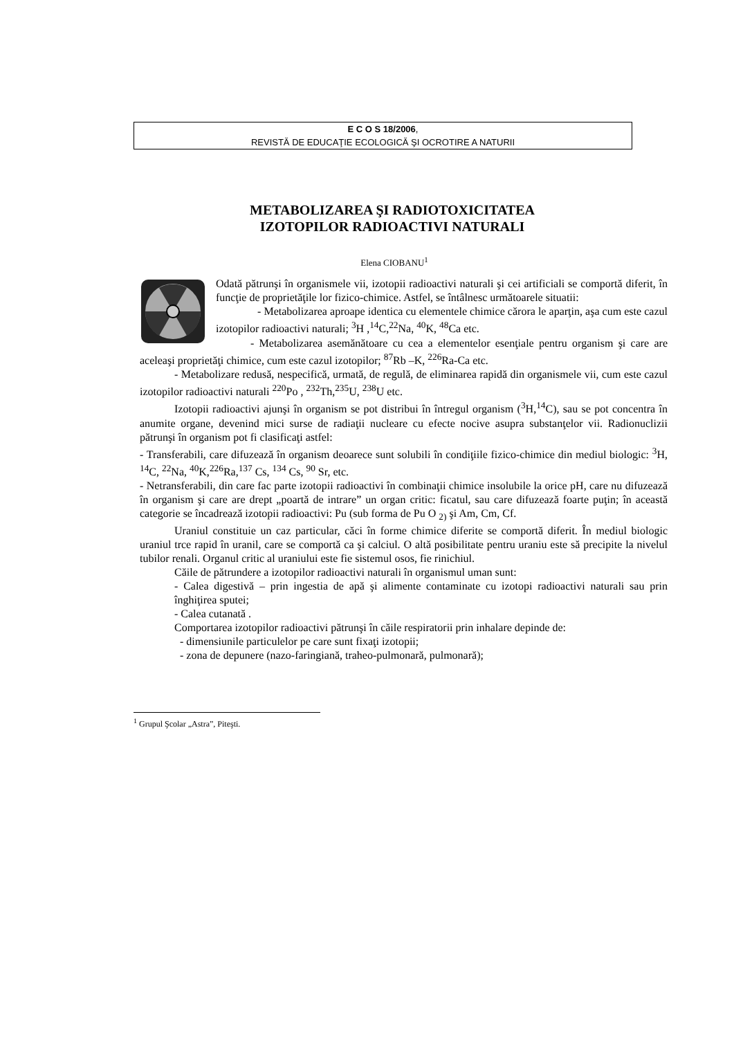E C O S 18/2006,
REVISTĂ DE EDUCAŢIE ECOLOGICĂ ŞI OCROTIRE A NATURII
METABOLIZAREA ŞI RADIOTOXICITATEA IZOTOPILOR RADIOACTIVI NATURALI
Elena CIOBANU<sup>1</sup>
Odată pătrunşi în organismele vii, izotopii radioactivi naturali şi cei artificiali se comportă diferit, în funcţie de proprietăţile lor fizico-chimice. Astfel, se întâlnesc următoarele situatii:
- Metabolizarea aproape identica cu elementele chimice cărora le aparţin, aşa cum este cazul izotopilor radioactivi naturali; <sup>3</sup>H ,<sup>14</sup>C,<sup>22</sup>Na, <sup>40</sup>K, <sup>48</sup>Ca etc.
- Metabolizarea asemănătoare cu cea a elementelor esenţiale pentru organism şi care are aceleaşi proprietăţi chimice, cum este cazul izotopilor; <sup>87</sup>Rb –K, <sup>226</sup>Ra-Ca etc.
- Metabolizare redusă, nespecifică, urmată, de regulă, de eliminarea rapidă din organismele vii, cum este cazul izotopilor radioactivi naturali <sup>220</sup>Po , <sup>232</sup>Th,<sup>235</sup>U, <sup>238</sup>U etc.
Izotopii radioactivi ajunşi în organism se pot distribui în întregul organism (<sup>3</sup>H,<sup>14</sup>C), sau se pot concentra în anumite organe, devenind mici surse de radiaţii nucleare cu efecte nocive asupra substanţelor vii. Radionuclizii pătrunşi în organism pot fi clasificaţi astfel:
- Transferabili, care difuzează în organism deoarece sunt solubili în condiţiile fizico-chimice din mediul biologic: <sup>3</sup>H, <sup>14</sup>C, <sup>22</sup>Na, <sup>40</sup>K,<sup>226</sup>Ra,<sup>137</sup> Cs, <sup>134</sup> Cs, <sup>90</sup> Sr, etc.
- Netransferabili, din care fac parte izotopii radioactivi în combinaţii chimice insolubile la orice pH, care nu difuzează în organism şi care are drept „poartă de intrare” un organ critic: ficatul, sau care difuzează foarte puţin; în această categorie se încadrează izotopii radioactivi: Pu (sub forma de Pu O <sub>2)</sub> şi Am, Cm, Cf.
Uraniul constituie un caz particular, căci în forme chimice diferite se comportă diferit. În mediul biologic uraniul trce rapid în uranil, care se comportă ca şi calciul. O altă posibilitate pentru uraniu este să precipite la nivelul tubilor renali. Organul critic al uraniului este fie sistemul osos, fie rinichiul.
Căile de pătrundere a izotopilor radioactivi naturali în organismul uman sunt:
- Calea digestivă – prin ingestia de apă şi alimente contaminate cu izotopi radioactivi naturali sau prin înghiţirea sputei;
- Calea cutanată .
Comportarea izotopilor radioactivi pătrunşi în căile respiratorii prin inhalare depinde de:
- dimensiunile particulelor pe care sunt fixaţi izotopii;
- zona de depunere (nazo-faringiană, traheo-pulmonară, pulmonară);
<sup>1</sup> Grupul Şcolar „Astra”, Piteşti.